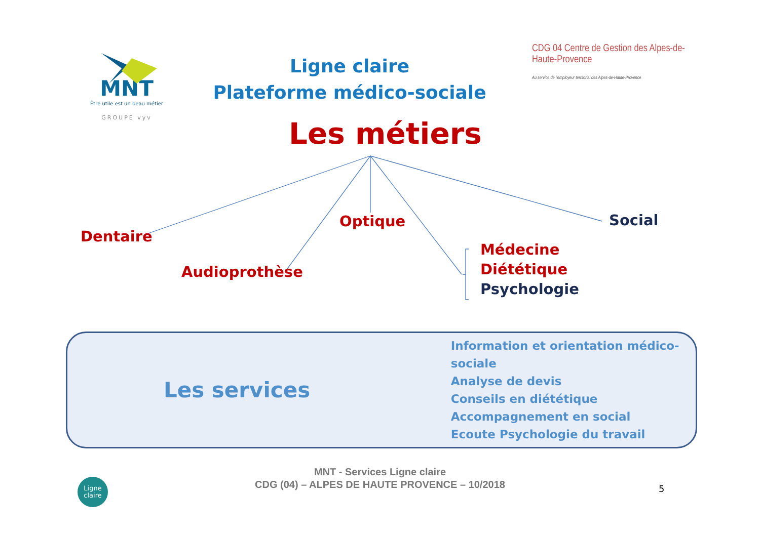MNT
Être utile est un beau métier
GROUPE vyv
Ligne claire
Plateforme médico-sociale
CDG 04 Centre de Gestion des Alpes-de-Haute-Provence
Au service de l'employeur territorial des Alpes-de-Haute-Provence
Les métiers
Dentaire
Optique Social
Audioprothèse
Médecine
Diététique
Psychologie
Les services
Information et orientation médico-sociale
Analyse de devis
Conseils en diététique
Accompagnement en social
Ecoute Psychologie du travail
Ligne
claire
MNT - Services Ligne claire
CDG (04) – ALPES DE HAUTE PROVENCE – 10/2018
5